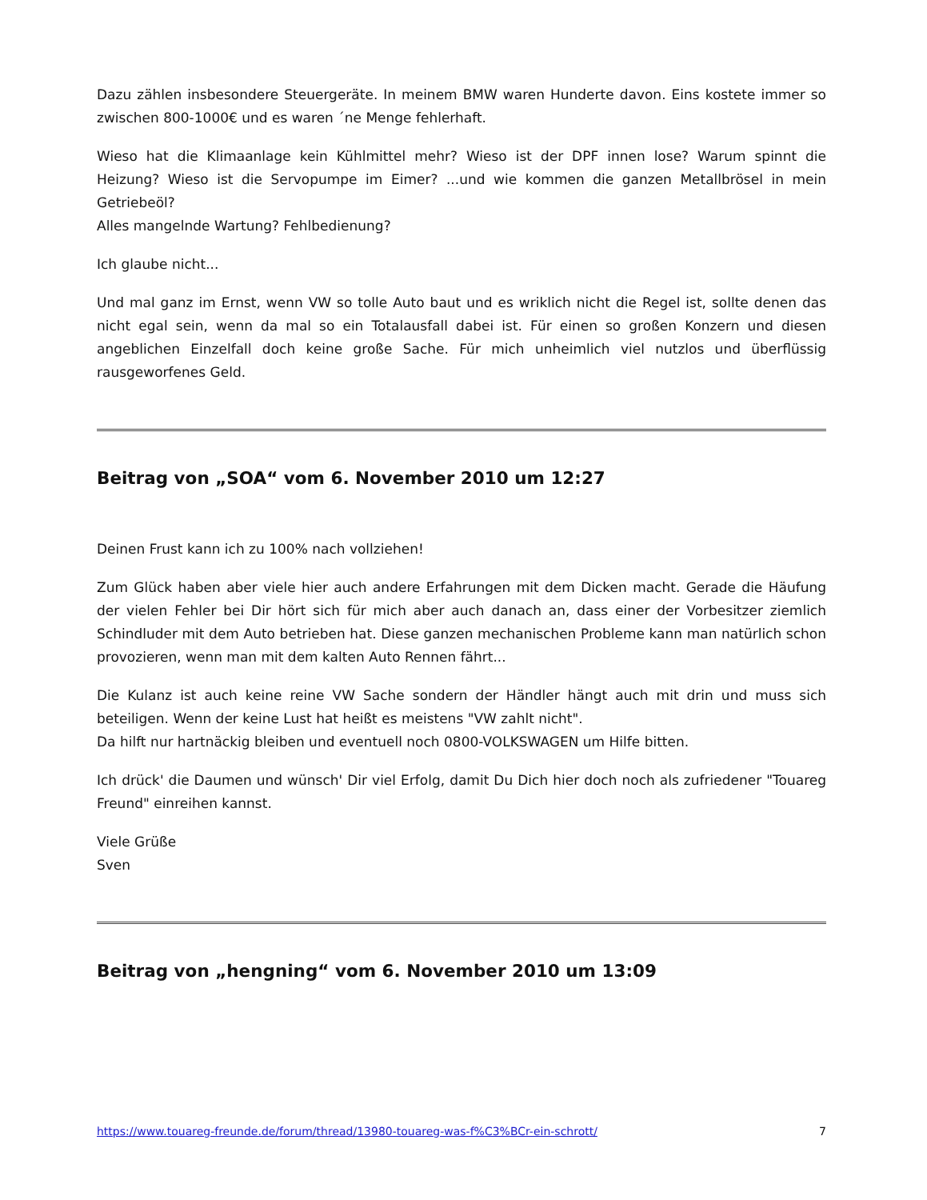Dazu zählen insbesondere Steuergeräte. In meinem BMW waren Hunderte davon. Eins kostete immer so zwischen 800-1000€ und es waren ´ne Menge fehlerhaft.
Wieso hat die Klimaanlage kein Kühlmittel mehr? Wieso ist der DPF innen lose? Warum spinnt die Heizung? Wieso ist die Servopumpe im Eimer? ...und wie kommen die ganzen Metallbrösel in mein Getriebeöl?
Alles mangelnde Wartung? Fehlbedienung?
Ich glaube nicht...
Und mal ganz im Ernst, wenn VW so tolle Auto baut und es wriklich nicht die Regel ist, sollte denen das nicht egal sein, wenn da mal so ein Totalausfall dabei ist. Für einen so großen Konzern und diesen angeblichen Einzelfall doch keine große Sache. Für mich unheimlich viel nutzlos und überflüssig rausgeworfenes Geld.
Beitrag von „SOA“ vom 6. November 2010 um 12:27
Deinen Frust kann ich zu 100% nach vollziehen!
Zum Glück haben aber viele hier auch andere Erfahrungen mit dem Dicken macht. Gerade die Häufung der vielen Fehler bei Dir hört sich für mich aber auch danach an, dass einer der Vorbesitzer ziemlich Schindluder mit dem Auto betrieben hat. Diese ganzen mechanischen Probleme kann man natürlich schon provozieren, wenn man mit dem kalten Auto Rennen fährt...
Die Kulanz ist auch keine reine VW Sache sondern der Händler hängt auch mit drin und muss sich beteiligen. Wenn der keine Lust hat heißt es meistens "VW zahlt nicht".
Da hilft nur hartnäckig bleiben und eventuell noch 0800-VOLKSWAGEN um Hilfe bitten.
Ich drück' die Daumen und wünsch' Dir viel Erfolg, damit Du Dich hier doch noch als zufriedener "Touareg Freund" einreihen kannst.
Viele Grüße
Sven
Beitrag von „hengning“ vom 6. November 2010 um 13:09
https://www.touareg-freunde.de/forum/thread/13980-touareg-was-f%C3%BCr-ein-schrott/ 7